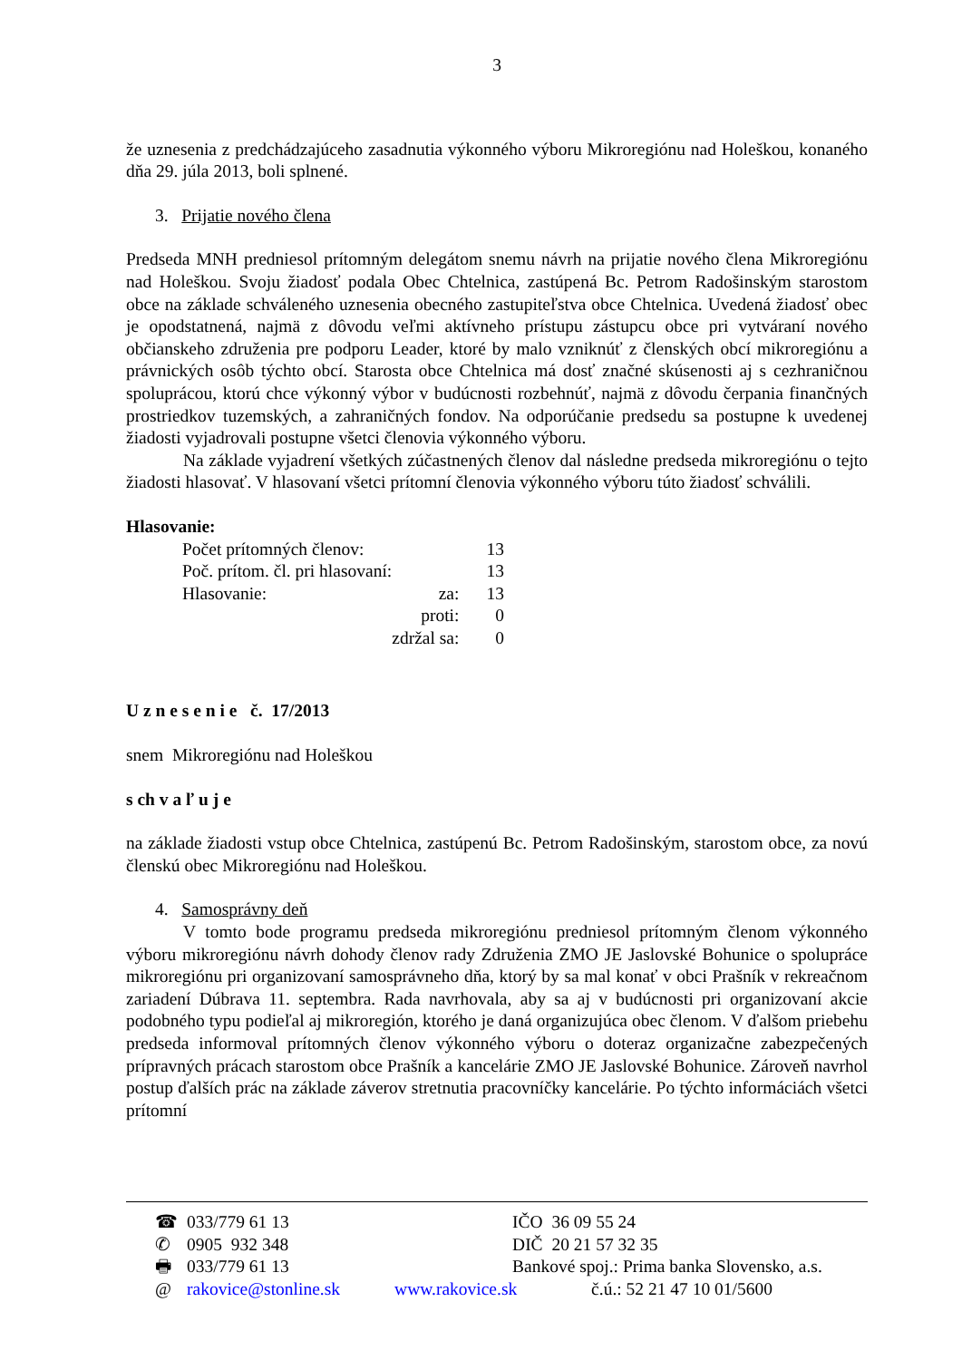3
že uznesenia z predchádzajúceho zasadnutia výkonného výboru Mikroregiónu nad Holeškou, konaného dňa 29. júla 2013, boli splnené.
3. Prijatie nového člena
Predseda MNH predniesol prítomným delegátom snemu návrh na prijatie nového člena Mikroregiónu nad Holeškou. Svoju žiadosť podala Obec Chtelnica, zastúpená Bc. Petrom Radošinským starostom obce na základe schváleného uznesenia obecného zastupiteľstva obce Chtelnica. Uvedená žiadosť obec je opodstatnená, najmä z dôvodu veľmi aktívneho prístupu zástupcu obce pri vytváraní nového občianskeho združenia pre podporu Leader, ktoré by malo vzniknúť z členských obcí mikroregiónu a právnických osôb týchto obcí. Starosta obce Chtelnica má dosť značné skúsenosti aj s cezhraničnou spoluprácou, ktorú chce výkonný výbor v budúcnosti rozbehnúť, najmä z dôvodu čerpania finančných prostriedkov tuzemských, a zahraničných fondov. Na odporúčanie predsedu sa postupne k uvedenej žiadosti vyjadrovali postupne všetci členovia výkonného výboru.
Na základe vyjadrení všetkých zúčastnených členov dal následne predseda mikroregiónu o tejto žiadosti hlasovať. V hlasovaní všetci prítomní členovia výkonného výboru túto žiadosť schválili.
Hlasovanie:
| Počet prítomných členov: | | 13 |
| Poč. prítom. čl. pri hlasovaní: | | 13 |
| Hlasovanie: | za: | 13 |
| | proti: | 0 |
| | zdržal sa: | 0 |
U z n e s e n i e č. 17/2013
snem Mikroregiónu nad Holeškou
s ch v a ľ u j e
na základe žiadosti vstup obce Chtelnica, zastúpenú Bc. Petrom Radošinským, starostom obce, za novú členskú obec Mikroregiónu nad Holeškou.
4. Samosprávny deň
V tomto bode programu predseda mikroregiónu predniesol prítomným členom výkonného výboru mikroregiónu návrh dohody členov rady Združenia ZMO JE Jaslovské Bohunice o spolupráce mikroregiónu pri organizovaní samosprávneho dňa, ktorý by sa mal konať v obci Prašník v rekreačnom zariadení Dúbrava 11. septembra. Rada navrhovala, aby sa aj v budúcnosti pri organizovaní akcie podobného typu podieľal aj mikroregión, ktorého je daná organizujúca obec členom. V ďalšom priebehu predseda informoval prítomných členov výkonného výboru o doteraz organizačne zabezpečených prípravných prácach starostom obce Prašník a kancelárie ZMO JE Jaslovské Bohunice. Zároveň navrhol postup ďalších prác na základe záverov stretnutia pracovníčky kancelárie. Po týchto informáciách všetci prítomní
| ☎ | 033/779 61 13 | | IČO 36 09 55 24 | |
| ✆ | 0905 932 348 | | DIČ 20 21 57 32 35 | |
| 🖶 | 033/779 61 13 | | Bankové spoj.: Prima banka Slovensko, a.s. | |
| @ | rakovice@stonline.sk | | www.rakovice.sk | č.ú.: 52 21 47 10 01/5600 |